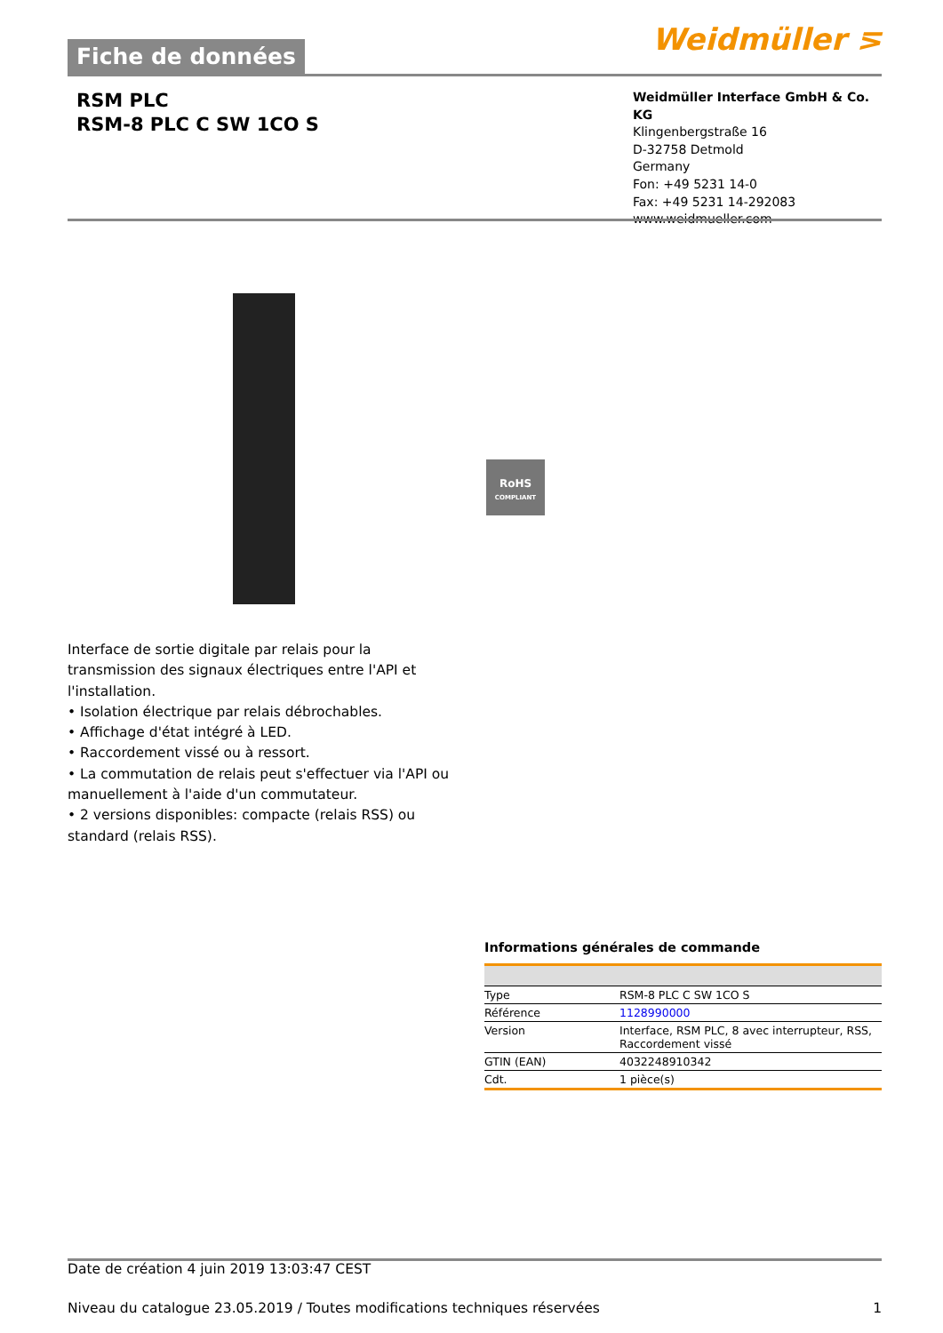Weidmüller ⋝
Fiche de données
RSM PLC
RSM-8 PLC C SW 1CO S
Weidmüller Interface GmbH & Co. KG
Klingenbergstraße 16
D-32758 Detmold
Germany
Fon: +49 5231 14-0
Fax: +49 5231 14-292083
www.weidmueller.com
RoHS
COMPLIANT
Interface de sortie digitale par relais pour la transmission des signaux électriques entre l'API et l'installation.
• Isolation électrique par relais débrochables.
• Affichage d'état intégré à LED.
• Raccordement vissé ou à ressort.
• La commutation de relais peut s'effectuer via l'API ou manuellement à l'aide d'un commutateur.
• 2 versions disponibles: compacte (relais RSS) ou standard (relais RSS).
Informations générales de commande
| Type | RSM-8 PLC C SW 1CO S |
| Référence | 1128990000 |
| Version | Interface, RSM PLC, 8 avec interrupteur, RSS, Raccordement vissé |
| GTIN (EAN) | 4032248910342 |
| Cdt. | 1 pièce(s) |
Date de création 4 juin 2019 13:03:47 CEST
Niveau du catalogue 23.05.2019 / Toutes modifications techniques réservées 1